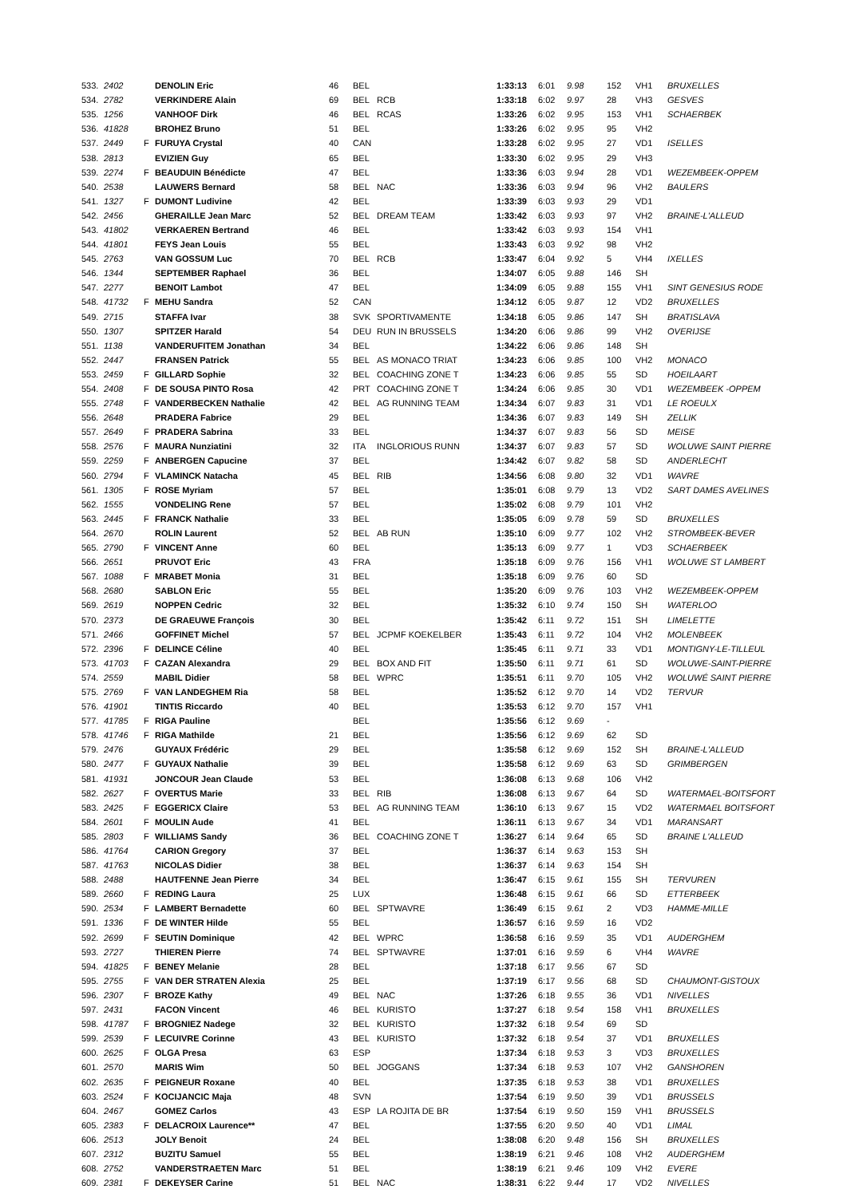| 533. | 2402 | | DENOLIN Eric | 46 | BEL | | 1:33:13 | 6:01 | 9.98 | 152 | VH1 | BRUXELLES |
| 534. | 2782 | | VERKINDERE Alain | 69 | BEL | RCB | 1:33:18 | 6:02 | 9.97 | 28 | VH3 | GESVES |
| 535. | 1256 | | VANHOOF Dirk | 46 | BEL | RCAS | 1:33:26 | 6:02 | 9.95 | 153 | VH1 | SCHAERBEK |
| 536. | 41828 | | BROHEZ Bruno | 51 | BEL | | 1:33:26 | 6:02 | 9.95 | 95 | VH2 | |
| 537. | 2449 | F | FURUYA Crystal | 40 | CAN | | 1:33:28 | 6:02 | 9.95 | 27 | VD1 | ISELLES |
| 538. | 2813 | | EVIZIEN Guy | 65 | BEL | | 1:33:30 | 6:02 | 9.95 | 29 | VH3 | |
| 539. | 2274 | F | BEAUDUIN Bénédicte | 47 | BEL | | 1:33:36 | 6:03 | 9.94 | 28 | VD1 | WEZEMBEEK-OPPEM |
| 540. | 2538 | | LAUWERS Bernard | 58 | BEL | NAC | 1:33:36 | 6:03 | 9.94 | 96 | VH2 | BAULERS |
| 541. | 1327 | F | DUMONT Ludivine | 42 | BEL | | 1:33:39 | 6:03 | 9.93 | 29 | VD1 | |
| 542. | 2456 | | GHERAILLE Jean Marc | 52 | BEL | DREAM TEAM | 1:33:42 | 6:03 | 9.93 | 97 | VH2 | BRAINE-L'ALLEUD |
| 543. | 41802 | | VERKAEREN Bertrand | 46 | BEL | | 1:33:42 | 6:03 | 9.93 | 154 | VH1 | |
| 544. | 41801 | | FEYS Jean Louis | 55 | BEL | | 1:33:43 | 6:03 | 9.92 | 98 | VH2 | |
| 545. | 2763 | | VAN GOSSUM Luc | 70 | BEL | RCB | 1:33:47 | 6:04 | 9.92 | 5 | VH4 | IXELLES |
| 546. | 1344 | | SEPTEMBER Raphael | 36 | BEL | | 1:34:07 | 6:05 | 9.88 | 146 | SH | |
| 547. | 2277 | | BENOIT Lambot | 47 | BEL | | 1:34:09 | 6:05 | 9.88 | 155 | VH1 | SINT GENESIUS RODE |
| 548. | 41732 | F | MEHU Sandra | 52 | CAN | | 1:34:12 | 6:05 | 9.87 | 12 | VD2 | BRUXELLES |
| 549. | 2715 | | STAFFA Ivar | 38 | SVK | SPORTIVAMENTE | 1:34:18 | 6:05 | 9.86 | 147 | SH | BRATISLAVA |
| 550. | 1307 | | SPITZER Harald | 54 | DEU | RUN IN BRUSSELS | 1:34:20 | 6:06 | 9.86 | 99 | VH2 | OVERIJSE |
| 551. | 1138 | | VANDERUFITEM Jonathan | 34 | BEL | | 1:34:22 | 6:06 | 9.86 | 148 | SH | |
| 552. | 2447 | | FRANSEN Patrick | 55 | BEL | AS MONACO TRIAT | 1:34:23 | 6:06 | 9.85 | 100 | VH2 | MONACO |
| 553. | 2459 | F | GILLARD Sophie | 32 | BEL | COACHING ZONE T | 1:34:23 | 6:06 | 9.85 | 55 | SD | HOEILAART |
| 554. | 2408 | F | DE SOUSA PINTO Rosa | 42 | PRT | COACHING ZONE T | 1:34:24 | 6:06 | 9.85 | 30 | VD1 | WEZEMBEEK -OPPEM |
| 555. | 2748 | F | VANDERBECKEN Nathalie | 42 | BEL | AG RUNNING TEAM | 1:34:34 | 6:07 | 9.83 | 31 | VD1 | LE ROEULX |
| 556. | 2648 | | PRADERA Fabrice | 29 | BEL | | 1:34:36 | 6:07 | 9.83 | 149 | SH | ZELLIK |
| 557. | 2649 | F | PRADERA Sabrina | 33 | BEL | | 1:34:37 | 6:07 | 9.83 | 56 | SD | MEISE |
| 558. | 2576 | F | MAURA Nunziatini | 32 | ITA | INGLORIOUS RUNN | 1:34:37 | 6:07 | 9.83 | 57 | SD | WOLUWE SAINT PIERRE |
| 559. | 2259 | F | ANBERGEN Capucine | 37 | BEL | | 1:34:42 | 6:07 | 9.82 | 58 | SD | ANDERLECHT |
| 560. | 2794 | F | VLAMINCK Natacha | 45 | BEL | RIB | 1:34:56 | 6:08 | 9.80 | 32 | VD1 | WAVRE |
| 561. | 1305 | F | ROSE Myriam | 57 | BEL | | 1:35:01 | 6:08 | 9.79 | 13 | VD2 | SART DAMES AVELINES |
| 562. | 1555 | | VONDELING Rene | 57 | BEL | | 1:35:02 | 6:08 | 9.79 | 101 | VH2 | |
| 563. | 2445 | F | FRANCK Nathalie | 33 | BEL | | 1:35:05 | 6:09 | 9.78 | 59 | SD | BRUXELLES |
| 564. | 2670 | | ROLIN Laurent | 52 | BEL | AB RUN | 1:35:10 | 6:09 | 9.77 | 102 | VH2 | STROMBEEK-BEVER |
| 565. | 2790 | F | VINCENT Anne | 60 | BEL | | 1:35:13 | 6:09 | 9.77 | 1 | VD3 | SCHAERBEEK |
| 566. | 2651 | | PRUVOT Eric | 43 | FRA | | 1:35:18 | 6:09 | 9.76 | 156 | VH1 | WOLUWE ST LAMBERT |
| 567. | 1088 | F | MRABET Monia | 31 | BEL | | 1:35:18 | 6:09 | 9.76 | 60 | SD | |
| 568. | 2680 | | SABLON Eric | 55 | BEL | | 1:35:20 | 6:09 | 9.76 | 103 | VH2 | WEZEMBEEK-OPPEM |
| 569. | 2619 | | NOPPEN Cedric | 32 | BEL | | 1:35:32 | 6:10 | 9.74 | 150 | SH | WATERLOO |
| 570. | 2373 | | DE GRAEUWE François | 30 | BEL | | 1:35:42 | 6:11 | 9.72 | 151 | SH | LIMELETTE |
| 571. | 2466 | | GOFFINET Michel | 57 | BEL | JCPMF KOEKELBER | 1:35:43 | 6:11 | 9.72 | 104 | VH2 | MOLENBEEK |
| 572. | 2396 | F | DELINCE Céline | 40 | BEL | | 1:35:45 | 6:11 | 9.71 | 33 | VD1 | MONTIGNY-LE-TILLEUL |
| 573. | 41703 | F | CAZAN Alexandra | 29 | BEL | BOX AND FIT | 1:35:50 | 6:11 | 9.71 | 61 | SD | WOLUWE-SAINT-PIERRE |
| 574. | 2559 | | MABIL Didier | 58 | BEL | WPRC | 1:35:51 | 6:11 | 9.70 | 105 | VH2 | WOLUWÉ SAINT PIERRE |
| 575. | 2769 | F | VAN LANDEGHEM Ria | 58 | BEL | | 1:35:52 | 6:12 | 9.70 | 14 | VD2 | TERVUR |
| 576. | 41901 | | TINTIS Riccardo | 40 | BEL | | 1:35:53 | 6:12 | 9.70 | 157 | VH1 | |
| 577. | 41785 | F | RIGA Pauline | | BEL | | 1:35:56 | 6:12 | 9.69 | - | | |
| 578. | 41746 | F | RIGA Mathilde | 21 | BEL | | 1:35:56 | 6:12 | 9.69 | 62 | SD | |
| 579. | 2476 | | GUYAUX Frédéric | 29 | BEL | | 1:35:58 | 6:12 | 9.69 | 152 | SH | BRAINE-L'ALLEUD |
| 580. | 2477 | F | GUYAUX Nathalie | 39 | BEL | | 1:35:58 | 6:12 | 9.69 | 63 | SD | GRIMBERGEN |
| 581. | 41931 | | JONCOUR Jean Claude | 53 | BEL | | 1:36:08 | 6:13 | 9.68 | 106 | VH2 | |
| 582. | 2627 | F | OVERTUS Marie | 33 | BEL | RIB | 1:36:08 | 6:13 | 9.67 | 64 | SD | WATERMAEL-BOITSFORT |
| 583. | 2425 | F | EGGERICX Claire | 53 | BEL | AG RUNNING TEAM | 1:36:10 | 6:13 | 9.67 | 15 | VD2 | WATERMAEL BOITSFORT |
| 584. | 2601 | F | MOULIN Aude | 41 | BEL | | 1:36:11 | 6:13 | 9.67 | 34 | VD1 | MARANSART |
| 585. | 2803 | F | WILLIAMS Sandy | 36 | BEL | COACHING ZONE T | 1:36:27 | 6:14 | 9.64 | 65 | SD | BRAINE L'ALLEUD |
| 586. | 41764 | | CARION Gregory | 37 | BEL | | 1:36:37 | 6:14 | 9.63 | 153 | SH | |
| 587. | 41763 | | NICOLAS Didier | 38 | BEL | | 1:36:37 | 6:14 | 9.63 | 154 | SH | |
| 588. | 2488 | | HAUTFENNE Jean Pierre | 34 | BEL | | 1:36:47 | 6:15 | 9.61 | 155 | SH | TERVUREN |
| 589. | 2660 | F | REDING Laura | 25 | LUX | | 1:36:48 | 6:15 | 9.61 | 66 | SD | ETTERBEEK |
| 590. | 2534 | F | LAMBERT Bernadette | 60 | BEL | SPTWAVRE | 1:36:49 | 6:15 | 9.61 | 2 | VD3 | HAMME-MILLE |
| 591. | 1336 | F | DE WINTER Hilde | 55 | BEL | | 1:36:57 | 6:16 | 9.59 | 16 | VD2 | |
| 592. | 2699 | F | SEUTIN Dominique | 42 | BEL | WPRC | 1:36:58 | 6:16 | 9.59 | 35 | VD1 | AUDERGHEM |
| 593. | 2727 | | THIEREN Pierre | 74 | BEL | SPTWAVRE | 1:37:01 | 6:16 | 9.59 | 6 | VH4 | WAVRE |
| 594. | 41825 | F | BENEY Melanie | 28 | BEL | | 1:37:18 | 6:17 | 9.56 | 67 | SD | |
| 595. | 2755 | F | VAN DER STRATEN Alexia | 25 | BEL | | 1:37:19 | 6:17 | 9.56 | 68 | SD | CHAUMONT-GISTOUX |
| 596. | 2307 | F | BROZE Kathy | 49 | BEL | NAC | 1:37:26 | 6:18 | 9.55 | 36 | VD1 | NIVELLES |
| 597. | 2431 | | FACON Vincent | 46 | BEL | KURISTO | 1:37:27 | 6:18 | 9.54 | 158 | VH1 | BRUXELLES |
| 598. | 41787 | F | BROGNIEZ Nadege | 32 | BEL | KURISTO | 1:37:32 | 6:18 | 9.54 | 69 | SD | |
| 599. | 2539 | F | LECUIVRE Corinne | 43 | BEL | KURISTO | 1:37:32 | 6:18 | 9.54 | 37 | VD1 | BRUXELLES |
| 600. | 2625 | F | OLGA Presa | 63 | ESP | | 1:37:34 | 6:18 | 9.53 | 3 | VD3 | BRUXELLES |
| 601. | 2570 | | MARIS Wim | 50 | BEL | JOGGANS | 1:37:34 | 6:18 | 9.53 | 107 | VH2 | GANSHOREN |
| 602. | 2635 | F | PEIGNEUR Roxane | 40 | BEL | | 1:37:35 | 6:18 | 9.53 | 38 | VD1 | BRUXELLES |
| 603. | 2524 | F | KOCIJANCIC Maja | 48 | SVN | | 1:37:54 | 6:19 | 9.50 | 39 | VD1 | BRUSSELS |
| 604. | 2467 | | GOMEZ Carlos | 43 | ESP | LA ROJITA DE BR | 1:37:54 | 6:19 | 9.50 | 159 | VH1 | BRUSSELS |
| 605. | 2383 | F | DELACROIX Laurence** | 47 | BEL | | 1:37:55 | 6:20 | 9.50 | 40 | VD1 | LIMAL |
| 606. | 2513 | | JOLY Benoit | 24 | BEL | | 1:38:08 | 6:20 | 9.48 | 156 | SH | BRUXELLES |
| 607. | 2312 | | BUZITU Samuel | 55 | BEL | | 1:38:19 | 6:21 | 9.46 | 108 | VH2 | AUDERGHEM |
| 608. | 2752 | | VANDERSTRAETEN Marc | 51 | BEL | | 1:38:19 | 6:21 | 9.46 | 109 | VH2 | EVERE |
| 609. | 2381 | F | DEKEYSER Carine | 51 | BEL | NAC | 1:38:31 | 6:22 | 9.44 | 17 | VD2 | NIVELLES |